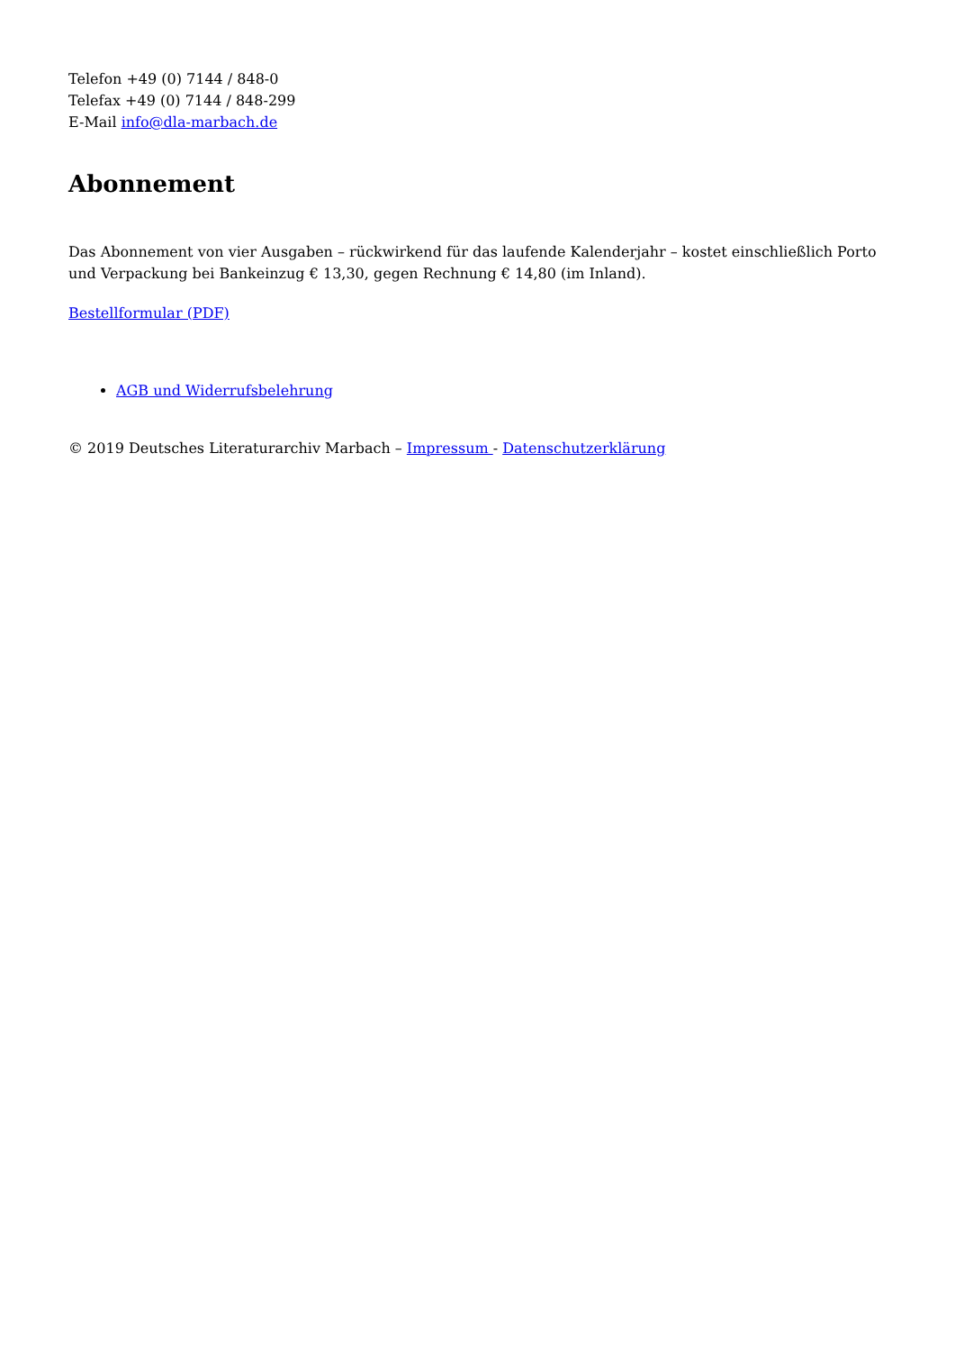Telefon +49 (0) 7144 / 848-0
Telefax +49 (0) 7144 / 848-299
E-Mail info@dla-marbach.de
Abonnement
Das Abonnement von vier Ausgaben – rückwirkend für das laufende Kalenderjahr – kostet einschließlich Porto und Verpackung bei Bankeinzug € 13,30, gegen Rechnung € 14,80 (im Inland).
Bestellformular (PDF)
AGB und Widerrufsbelehrung
© 2019 Deutsches Literaturarchiv Marbach – Impressum - Datenschutzerklärung